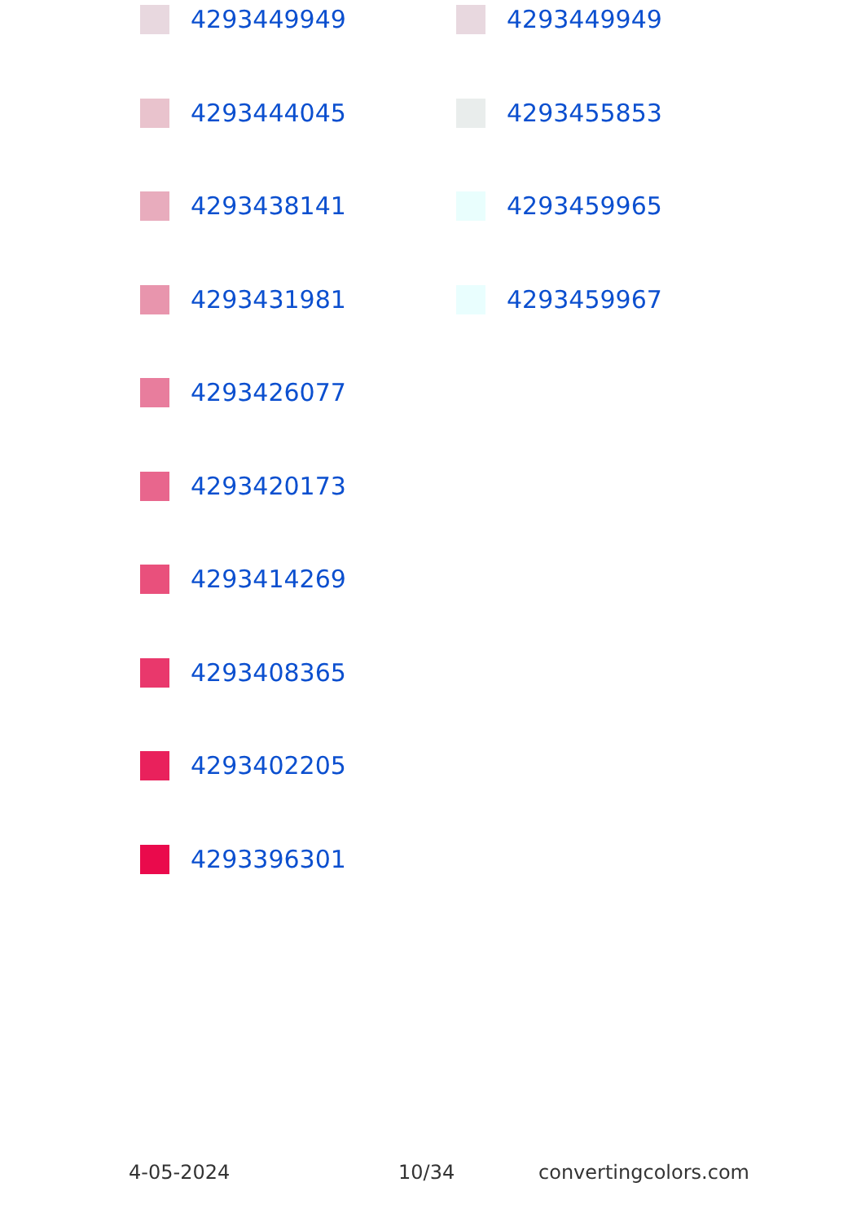4293449949
4293444045
4293438141
4293431981
4293426077
4293420173
4293414269
4293408365
4293402205
4293396301
4293449949
4293455853
4293459965
4293459967
4-05-2024 10/34 convertingcolors.com